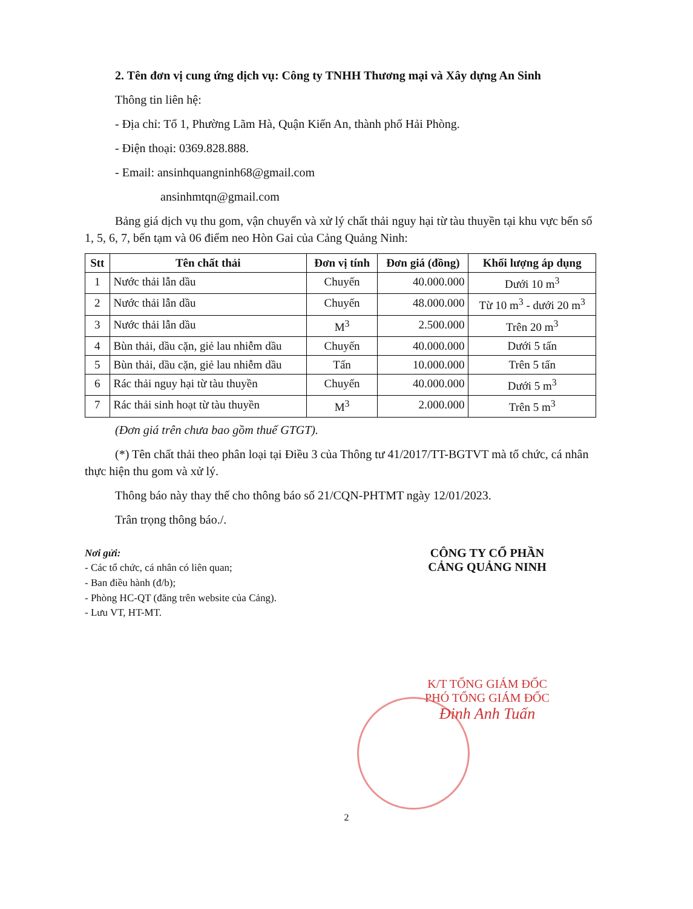2. Tên đơn vị cung ứng dịch vụ: Công ty TNHH Thương mại và Xây dựng An Sinh
Thông tin liên hệ:
- Địa chỉ: Tổ 1, Phường Lãm Hà, Quận Kiến An, thành phố Hải Phòng.
- Điện thoại: 0369.828.888.
- Email: ansinhquangninh68@gmail.com
ansinhmtqn@gmail.com
Bảng giá dịch vụ thu gom, vận chuyển và xử lý chất thải nguy hại từ tàu thuyền tại khu vực bến số 1, 5, 6, 7, bến tạm và 06 điểm neo Hòn Gai của Cảng Quảng Ninh:
| Stt | Tên chất thải | Đơn vị tính | Đơn giá (đồng) | Khối lượng áp dụng |
| --- | --- | --- | --- | --- |
| 1 | Nước thải lẫn dầu | Chuyến | 40.000.000 | Dưới 10 m<sup>3</sup> |
| 2 | Nước thải lẫn dầu | Chuyến | 48.000.000 | Từ 10 m<sup>3</sup> - dưới 20 m<sup>3</sup> |
| 3 | Nước thải lẫn dầu | M<sup>3</sup> | 2.500.000 | Trên 20 m<sup>3</sup> |
| 4 | Bùn thải, dầu cặn, giẻ lau nhiễm dầu | Chuyến | 40.000.000 | Dưới 5 tấn |
| 5 | Bùn thải, dầu cặn, giẻ lau nhiễm dầu | Tấn | 10.000.000 | Trên 5 tấn |
| 6 | Rác thải nguy hại từ tàu thuyền | Chuyến | 40.000.000 | Dưới 5 m<sup>3</sup> |
| 7 | Rác thải sinh hoạt từ tàu thuyền | M<sup>3</sup> | 2.000.000 | Trên 5 m<sup>3</sup> |
(Đơn giá trên chưa bao gồm thuế GTGT).
(*) Tên chất thải theo phân loại tại Điều 3 của Thông tư 41/2017/TT-BGTVT mà tổ chức, cá nhân thực hiện thu gom và xử lý.
Thông báo này thay thế cho thông báo số 21/CQN-PHTMT ngày 12/01/2023.
Trân trọng thông báo./.
Nơi gửi:
- Các tổ chức, cá nhân có liên quan;
- Ban điều hành (đ/b);
- Phòng HC-QT (đăng trên website của Cảng).
- Lưu VT, HT-MT.
CÔNG TY CỔ PHẦN
CẢNG QUẢNG NINH
K/T TỔNG GIÁM ĐỐC
PHÓ TỔNG GIÁM ĐỐC
Đinh Anh Tuấn
2